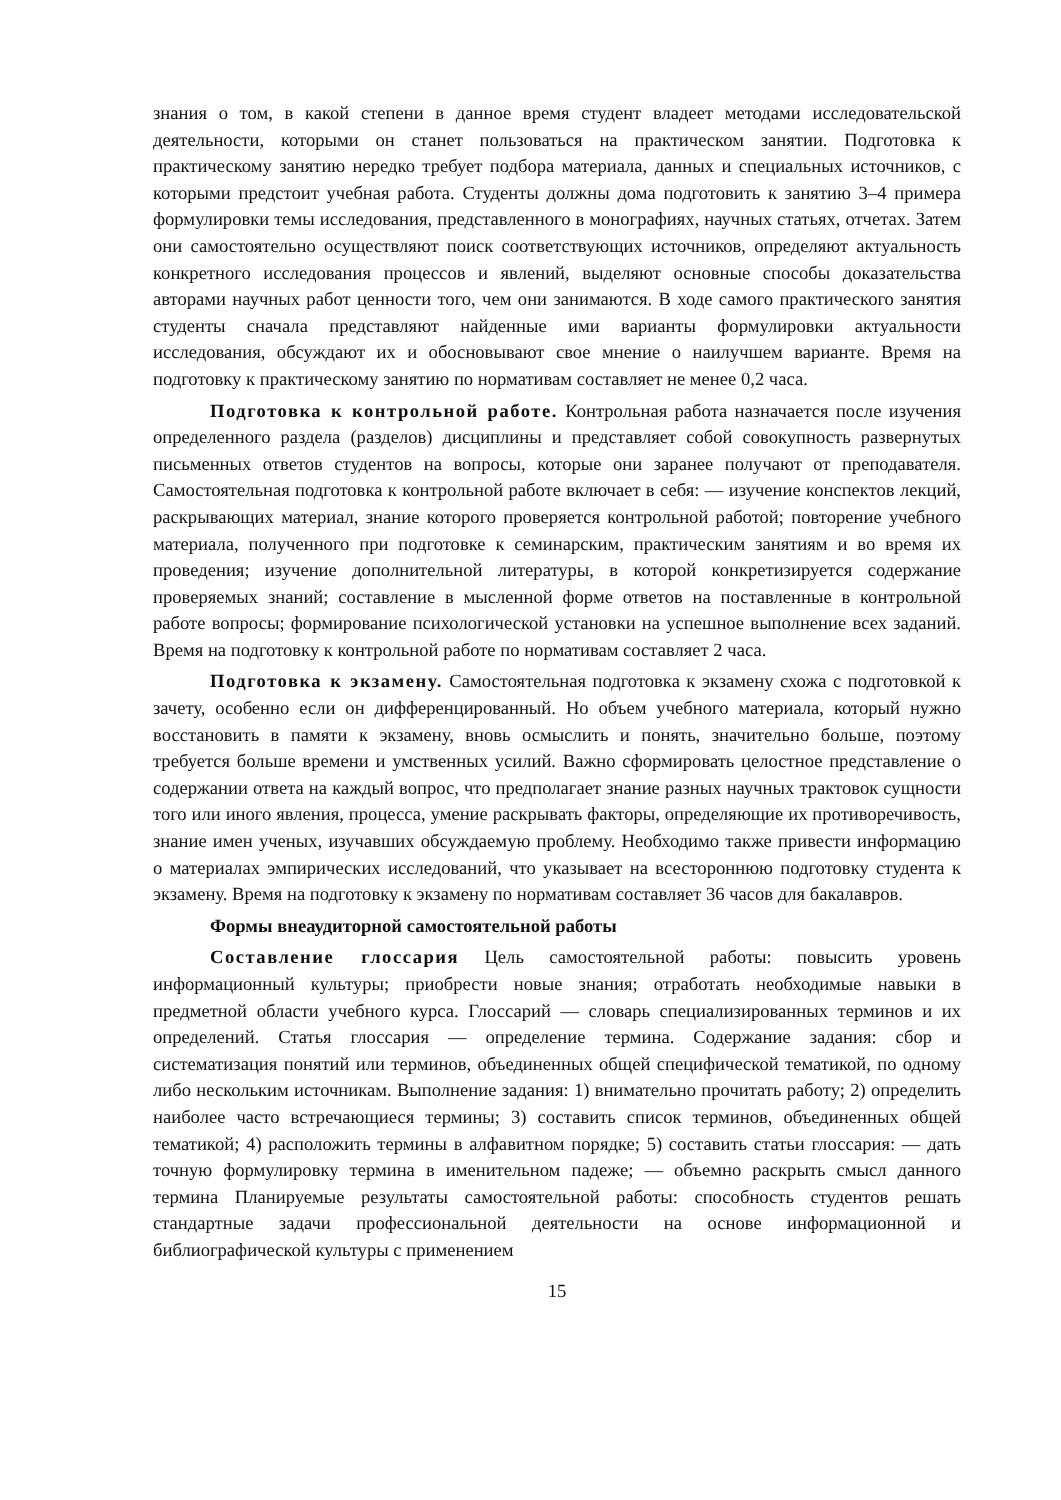знания о том, в какой степени в данное время студент владеет методами исследовательской деятельности, которыми он станет пользоваться на практическом занятии. Подготовка к практическому занятию нередко требует подбора материала, данных и специальных источников, с которыми предстоит учебная работа. Студенты должны дома подготовить к занятию 3–4 примера формулировки темы исследования, представленного в монографиях, научных статьях, отчетах. Затем они самостоятельно осуществляют поиск соответствующих источников, определяют актуальность конкретного исследования процессов и явлений, выделяют основные способы доказательства авторами научных работ ценности того, чем они занимаются. В ходе самого практического занятия студенты сначала представляют найденные ими варианты формулировки актуальности исследования, обсуждают их и обосновывают свое мнение о наилучшем варианте. Время на подготовку к практическому занятию по нормативам составляет не менее 0,2 часа.
Подготовка к контрольной работе. Контрольная работа назначается после изучения определенного раздела (разделов) дисциплины и представляет собой совокупность развернутых письменных ответов студентов на вопросы, которые они заранее получают от преподавателя. Самостоятельная подготовка к контрольной работе включает в себя: — изучение конспектов лекций, раскрывающих материал, знание которого проверяется контрольной работой; повторение учебного материала, полученного при подготовке к семинарским, практическим занятиям и во время их проведения; изучение дополнительной литературы, в которой конкретизируется содержание проверяемых знаний; составление в мысленной форме ответов на поставленные в контрольной работе вопросы; формирование психологической установки на успешное выполнение всех заданий. Время на подготовку к контрольной работе по нормативам составляет 2 часа.
Подготовка к экзамену. Самостоятельная подготовка к экзамену схожа с подготовкой к зачету, особенно если он дифференцированный. Но объем учебного материала, который нужно восстановить в памяти к экзамену, вновь осмыслить и понять, значительно больше, поэтому требуется больше времени и умственных усилий. Важно сформировать целостное представление о содержании ответа на каждый вопрос, что предполагает знание разных научных трактовок сущности того или иного явления, процесса, умение раскрывать факторы, определяющие их противоречивость, знание имен ученых, изучавших обсуждаемую проблему. Необходимо также привести информацию о материалах эмпирических исследований, что указывает на всестороннюю подготовку студента к экзамену. Время на подготовку к экзамену по нормативам составляет 36 часов для бакалавров.
Формы внеаудиторной самостоятельной работы
Составление глоссария Цель самостоятельной работы: повысить уровень информационный культуры; приобрести новые знания; отработать необходимые навыки в предметной области учебного курса. Глоссарий — словарь специализированных терминов и их определений. Статья глоссария — определение термина. Содержание задания: сбор и систематизация понятий или терминов, объединенных общей специфической тематикой, по одному либо нескольким источникам. Выполнение задания: 1) внимательно прочитать работу; 2) определить наиболее часто встречающиеся термины; 3) составить список терминов, объединенных общей тематикой; 4) расположить термины в алфавитном порядке; 5) составить статьи глоссария: — дать точную формулировку термина в именительном падеже; — объемно раскрыть смысл данного термина Планируемые результаты самостоятельной работы: способность студентов решать стандартные задачи профессиональной деятельности на основе информационной и библиографической культуры с применением
15